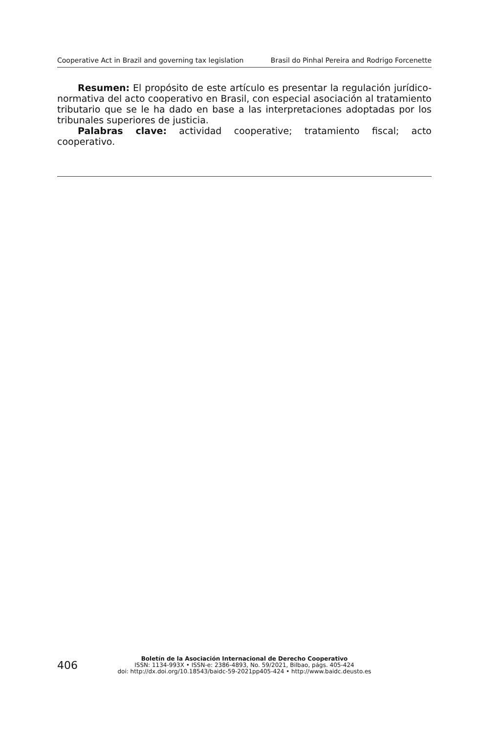Cooperative Act in Brazil and governing tax legislation Brasil do Pinhal Pereira and Rodrigo Forcenette
Resumen: El propósito de este artículo es presentar la regulación jurídico-normativa del acto cooperativo en Brasil, con especial asociación al tratamiento tributario que se le ha dado en base a las interpretaciones adoptadas por los tribunales superiores de justicia.
Palabras clave: actividad cooperative; tratamiento fiscal; acto cooperativo.
406
Boletín de la Asociación Internacional de Derecho Cooperativo
ISSN: 1134-993X • ISSN-e: 2386-4893, No. 59/2021, Bilbao, págs. 405-424
doi: http://dx.doi.org/10.18543/baidc-59-2021pp405-424 • http://www.baidc.deusto.es